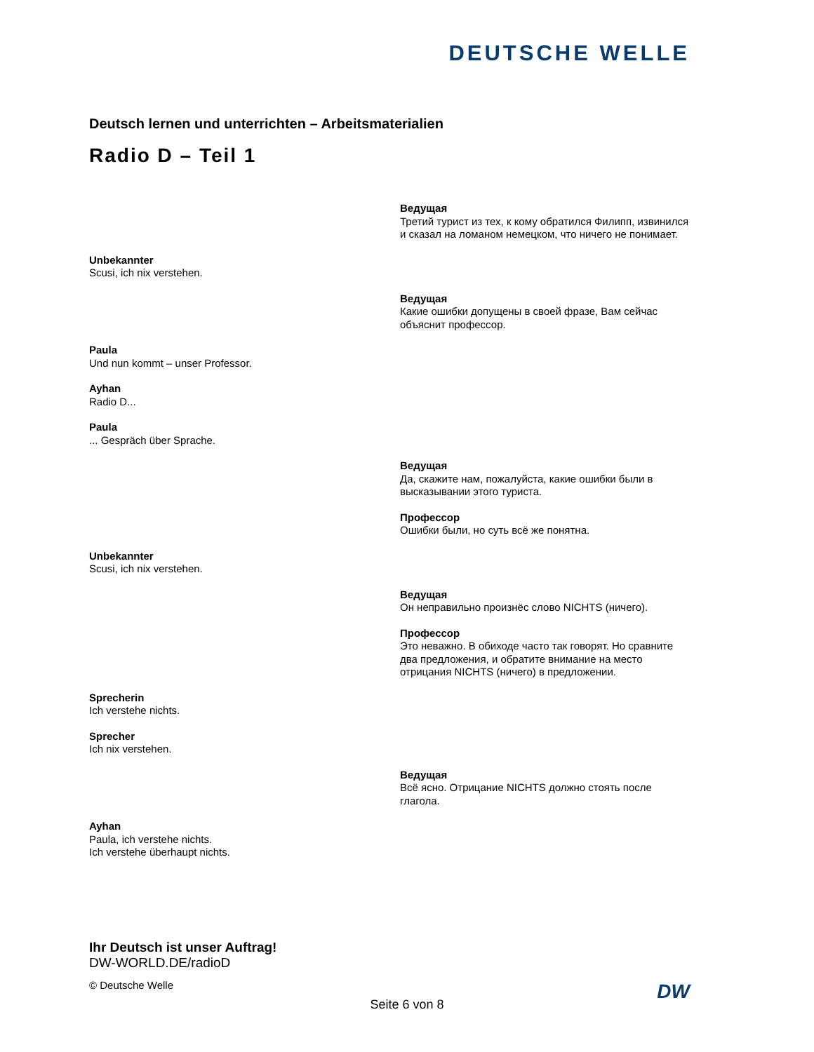DEUTSCHE WELLE
Deutsch lernen und unterrichten – Arbeitsmaterialien
Radio D – Teil 1
Ведущая
Третий турист из тех, к кому обратился Филипп, извинился и сказал на ломаном немецком, что ничего не понимает.
Unbekannter
Scusi, ich nix verstehen.
Ведущая
Какие ошибки допущены в своей фразе, Вам сейчас объяснит профессор.
Paula
Und nun kommt – unser Professor.
Ayhan
Radio D...
Paula... Gespräch über Sprache.
Ведущая
Да, скажите нам, пожалуйста, какие ошибки были в высказывании этого туриста.
Профессор
Ошибки были, но суть всё же понятна.
Unbekannter
Scusi, ich nix verstehen.
Ведущая
Он неправильно произнёс слово NICHTS (ничего).
Профессор
Это неважно. В обиходе часто так говорят. Но сравните два предложения, и обратите внимание на место отрицания NICHTS (ничего) в предложении.
Sprecherin
Ich verstehe nichts.
Sprecher
Ich nix verstehen.
Ведущая
Всё ясно. Отрицание NICHTS должно стоять после глагола.
Ayhan
Paula, ich verstehe nichts.
Ich verstehe überhaupt nichts.
Ihr Deutsch ist unser Auftrag!
DW-WORLD.DE/radioD
© Deutsche Welle
Seite 6 von 8
DW